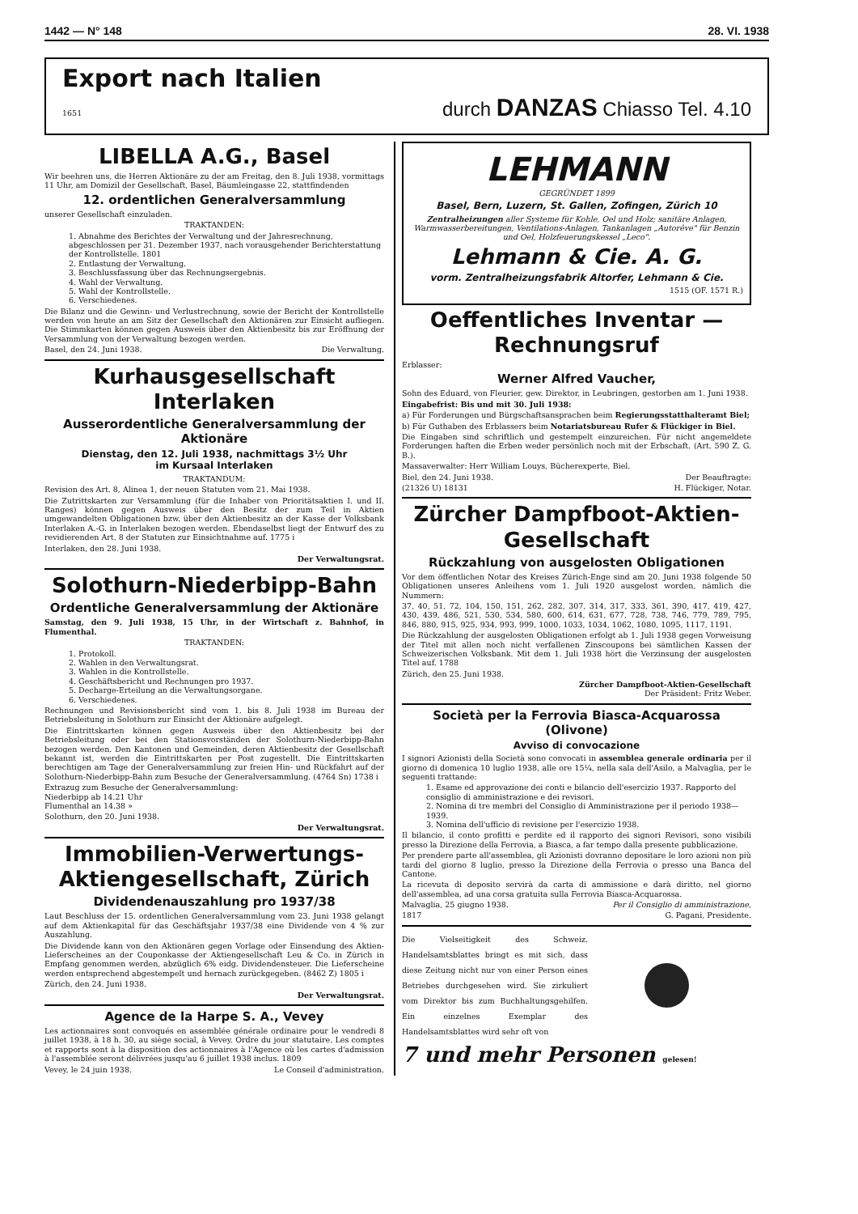1442 — N° 148 28. VI. 1938
Export nach Italien
1651 durch DANZAS Chiasso Tel. 4.10
LIBELLA A.G., Basel
Wir beehren uns, die Herren Aktionäre zu der am Freitag, den 8. Juli 1938, vormittags 11 Uhr, am Domizil der Gesellschaft, Basel, Bäumleingasse 22, stattfindenden
12. ordentlichen Generalversammlung
unserer Gesellschaft einzuladen.
TRAKTANDEN:
1. Abnahme des Berichtes der Verwaltung und der Jahresrechnung, abgeschlossen per 31. Dezember 1937, nach vorausgehender Berichterstattung der Kontrollstelle. 1801
2. Entlastung der Verwaltung.
3. Beschlussfassung über das Rechnungsergebnis.
4. Wahl der Verwaltung.
5. Wahl der Kontrollstelle.
6. Verschiedenes.
Die Bilanz und die Gewinn- und Verlustrechnung, sowie der Bericht der Kontrollstelle werden von heute an am Sitz der Gesellschaft den Aktionären zur Einsicht aufliegen. Die Stimmkarten können gegen Ausweis über den Aktienbesitz bis zur Eröffnung der Versammlung von der Verwaltung bezogen werden.
Basel, den 24. Juni 1938. Die Verwaltung.
Kurhausgesellschaft Interlaken
Ausserordentliche Generalversammlung der Aktionäre
Dienstag, den 12. Juli 1938, nachmittags 3½ Uhr
im Kursaal Interlaken
TRAKTANDUM:
Revision des Art. 8, Alinea 1, der neuen Statuten vom 21. Mai 1938.
Die Zutrittskarten zur Versammlung (für die Inhaber von Prioritätsaktien I. und II. Ranges) können gegen Ausweis über den Besitz der zum Teil in Aktien umgewandelten Obligationen bzw. über den Aktienbesitz an der Kasse der Volksbank Interlaken A.-G. in Interlaken bezogen werden. Ebendaselbst liegt der Entwurf des zu revidierenden Art. 8 der Statuten zur Einsichtnahme auf. 1775 i
Interlaken, den 28. Juni 1938.
Der Verwaltungsrat.
Solothurn-Niederbipp-Bahn
Ordentliche Generalversammlung der Aktionäre
Samstag, den 9. Juli 1938, 15 Uhr, in der Wirtschaft z. Bahnhof, in Flumenthal.
TRAKTANDEN:
1. Protokoll.
2. Wahlen in den Verwaltungsrat.
3. Wahlen in die Kontrollstelle.
4. Geschäftsbericht und Rechnungen pro 1937.
5. Decharge-Erteilung an die Verwaltungsorgane.
6. Verschiedenes.
Rechnungen und Revisionsbericht sind vom 1. bis 8. Juli 1938 im Bureau der Betriebsleitung in Solothurn zur Einsicht der Aktionäre aufgelegt.
Die Eintrittskarten können gegen Ausweis über den Aktienbesitz bei der Betriebsleitung oder bei den Stationsvorständen der Solothurn-Niederbipp-Bahn bezogen werden. Den Kantonen und Gemeinden, deren Aktienbesitz der Gesellschaft bekannt ist, werden die Eintrittskarten per Post zugestellt. Die Eintrittskarten berechtigen am Tage der Generalversammlung zur freien Hin- und Rückfahrt auf der Solothurn-Niederbipp-Bahn zum Besuche der Generalversammlung. (4764 Sn) 1738 i
Extrazug zum Besuche der Generalversammlung:
Niederbipp ab 14.21 Uhr
Flumenthal an 14.38 »
Solothurn, den 20. Juni 1938.
Der Verwaltungsrat.
Immobilien-Verwertungs-Aktiengesellschaft, Zürich
Dividendenauszahlung pro 1937/38
Laut Beschluss der 15. ordentlichen Generalversammlung vom 23. Juni 1938 gelangt auf dem Aktienkapital für das Geschäftsjahr 1937/38 eine Dividende von 4 % zur Auszahlung.
Die Dividende kann von den Aktionären gegen Vorlage oder Einsendung des Aktien-Lieferscheines an der Couponkasse der Aktiengesellschaft Leu & Co. in Zürich in Empfang genommen werden, abzüglich 6% eidg. Dividendensteuer. Die Lieferscheine werden entsprechend abgestempelt und hernach zurückgegeben. (8462 Z) 1805 i
Zürich, den 24. Juni 1938.
Der Verwaltungsrat.
Agence de la Harpe S. A., Vevey
Les actionnaires sont convoqués en assemblée générale ordinaire pour le vendredi 8 juillet 1938, à 18 h. 30, au siège social, à Vevey. Ordre du jour statutaire. Les comptes et rapports sont à la disposition des actionnaires à l'Agence où les cartes d'admission à l'assemblée seront délivrées jusqu'au 6 juillet 1938 inclus. 1809
Vevey, le 24 juin 1938. Le Conseil d'administration.
LEHMANN
GEGRÜNDET 1899
Basel, Bern, Luzern, St. Gallen, Zofingen, Zürich 10
Zentralheizungen aller Systeme für Kohle, Oel und Holz; sanitäre Anlagen, Warmwasserbereitungen, Ventilations-Anlagen, Tankanlagen „Autorêve" für Benzin und Oel, Holzfeuerungskessel „Leco".
Lehmann & Cie. A. G.
vorm. Zentralheizungsfabrik Altorfer, Lehmann & Cie.
1515 (OF. 1571 R.)
Oeffentliches Inventar — Rechnungsruf
Erblasser:
Werner Alfred Vaucher,
Sohn des Eduard, von Fleurier, gew. Direktor, in Leubringen, gestorben am 1. Juni 1938.
Eingabefrist: Bis und mit 30. Juli 1938:
a) Für Forderungen und Bürgschaftsansprachen beim Regierungsstatthalteramt Biel;
b) Für Guthaben des Erblassers beim Notariatsbureau Rufer & Flückiger in Biel.
Die Eingaben sind schriftlich und gestempelt einzureichen. Für nicht angemeldete Forderungen haften die Erben weder persönlich noch mit der Erbschaft. (Art. 590 Z. G. B.).
Massaverwalter: Herr William Louys, Bücherexperte, Biel.
Biel, den 24. Juni 1938. Der Beauftragte:
(21326 U) 18131 H. Flückiger, Notar.
Zürcher Dampfboot-Aktien-Gesellschaft
Rückzahlung von ausgelosten Obligationen
Vor dem öffentlichen Notar des Kreises Zürich-Enge sind am 20. Juni 1938 folgende 50 Obligationen unseres Anleihens vom 1. Juli 1920 ausgelost worden, nämlich die Nummern:
37, 40, 51, 72, 104, 150, 151, 262, 282, 307, 314, 317, 333, 361, 390, 417, 419, 427, 430, 439, 486, 521, 530, 534, 580, 600, 614, 631, 677, 728, 738, 746, 779, 789, 795, 846, 880, 915, 925, 934, 993, 999, 1000, 1033, 1034, 1062, 1080, 1095, 1117, 1191.
Die Rückzahlung der ausgelosten Obligationen erfolgt ab 1. Juli 1938 gegen Vorweisung der Titel mit allen noch nicht verfallenen Zinscoupons bei sämtlichen Kassen der Schweizerischen Volksbank. Mit dem 1. Juli 1938 hört die Verzinsung der ausgelosten Titel auf. 1788
Zürich, den 25. Juni 1938.
Zürcher Dampfboot-Aktien-Gesellschaft
Der Präsident: Fritz Weber.
Società per la Ferrovia Biasca-Acquarossa (Olivone)
Avviso di convocazione
I signori Azionisti della Società sono convocati in assemblea generale ordinaria per il giorno di domenica 10 luglio 1938, alle ore 15¼, nella sala dell'Asilo, a Malvaglia, per le seguenti trattande:
1. Esame ed approvazione dei conti e bilancio dell'esercizio 1937. Rapporto del consiglio di amministrazione e dei revisori.
2. Nomina di tre membri del Consiglio di Amministrazione per il periodo 1938—1939.
3. Nomina dell'ufficio di revisione per l'esercizio 1938.
Il bilancio, il conto profitti e perdite ed il rapporto dei signori Revisori, sono visibili presso la Direzione della Ferrovia, a Biasca, a far tempo dalla presente pubblicazione.
Per prendere parte all'assemblea, gli Azionisti dovranno depositare le loro azioni non più tardi del giorno 8 luglio, presso la Direzione della Ferrovia o presso una Banca del Cantone.
La ricevuta di deposito servirà da carta di ammissione e darà diritto, nel giorno dell'assemblea, ad una corsa gratuita sulla Ferrovia Biasca-Acquarossa.
Malvaglia, 25 giugno 1938. Per il Consiglio di amministrazione,
1817 G. Pagani, Presidente.
Die Vielseitigkeit des Schweiz. Handelsamtsblattes bringt es mit sich, dass diese Zeitung nicht nur von einer Person eines Betriebes durchgesehen wird. Sie zirkuliert vom Direktor bis zum Buchhaltungsgehilfen. Ein einzelnes Exemplar des Handelsamtsblattes wird sehr oft von
7 und mehr Personen gelesen!